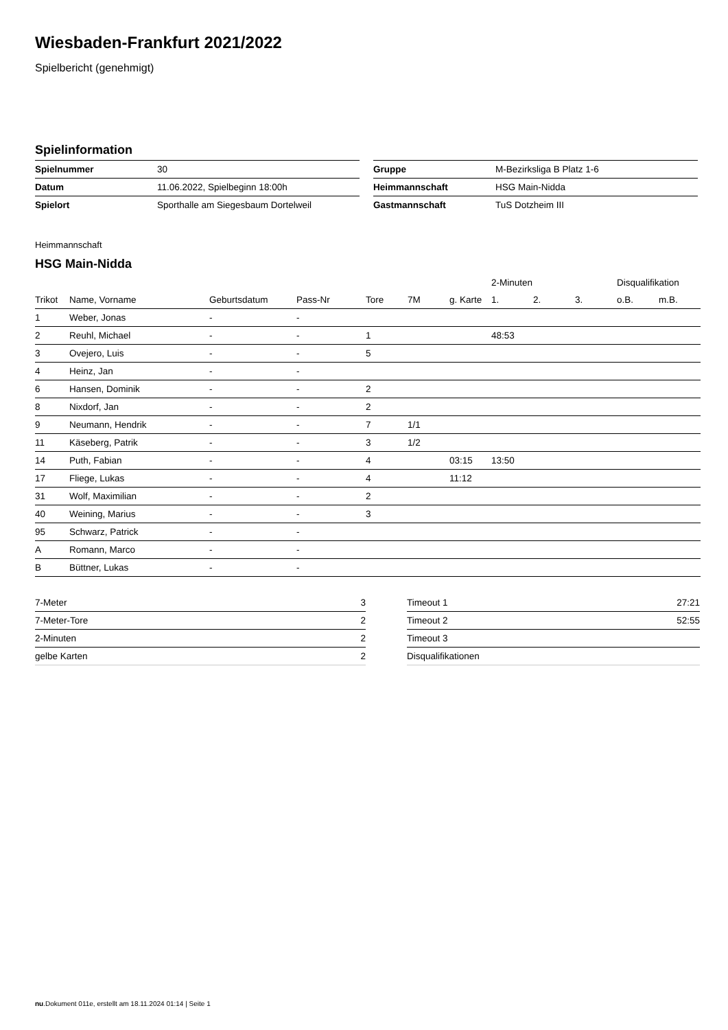Wiesbaden-Frankfurt 2021/2022
Spielbericht (genehmigt)
Spielinformation
| Spielnummer | 30 |
| Datum | 11.06.2022, Spielbeginn 18:00h |
| Spielort | Sporthalle am Siegesbaum Dortelweil |
| Gruppe | M-Bezirksliga B Platz 1-6 |
| Heimmannschaft | HSG Main-Nidda |
| Gastmannschaft | TuS Dotzheim III |
Heimmannschaft
HSG Main-Nidda
| | | | | | | | 2-Minuten | | | Disqualifikation | |
| --- | --- | --- | --- | --- | --- | --- | --- | --- | --- | --- | --- |
| Trikot | Name, Vorname | Geburtsdatum | Pass-Nr | Tore | 7M | g. Karte | 1. | 2. | 3. | o.B. | m.B. |
| 1 | Weber, Jonas | - | - | | | | | | | | |
| 2 | Reuhl, Michael | - | - | 1 | | | 48:53 | | | | |
| 3 | Ovejero, Luis | - | - | 5 | | | | | | | |
| 4 | Heinz, Jan | - | - | | | | | | | | |
| 6 | Hansen, Dominik | - | - | 2 | | | | | | | |
| 8 | Nixdorf, Jan | - | - | 2 | | | | | | | |
| 9 | Neumann, Hendrik | - | - | 7 | 1/1 | | | | | | |
| 11 | Käseberg, Patrik | - | - | 3 | 1/2 | | | | | | |
| 14 | Puth, Fabian | - | - | 4 | | 03:15 | 13:50 | | | | |
| 17 | Fliege, Lukas | - | - | 4 | | 11:12 | | | | | |
| 31 | Wolf, Maximilian | - | - | 2 | | | | | | | |
| 40 | Weining, Marius | - | - | 3 | | | | | | | |
| 95 | Schwarz, Patrick | - | - | | | | | | | | |
| A | Romann, Marco | - | - | | | | | | | | |
| B | Büttner, Lukas | - | - | | | | | | | | |
| 7-Meter | 3 |
| 7-Meter-Tore | 2 |
| 2-Minuten | 2 |
| gelbe Karten | 2 |
| Timeout 1 | 27:21 |
| Timeout 2 | 52:55 |
| Timeout 3 | |
| Disqualifikationen | |
nu.Dokument 011e, erstellt am 18.11.2024 01:14 | Seite 1